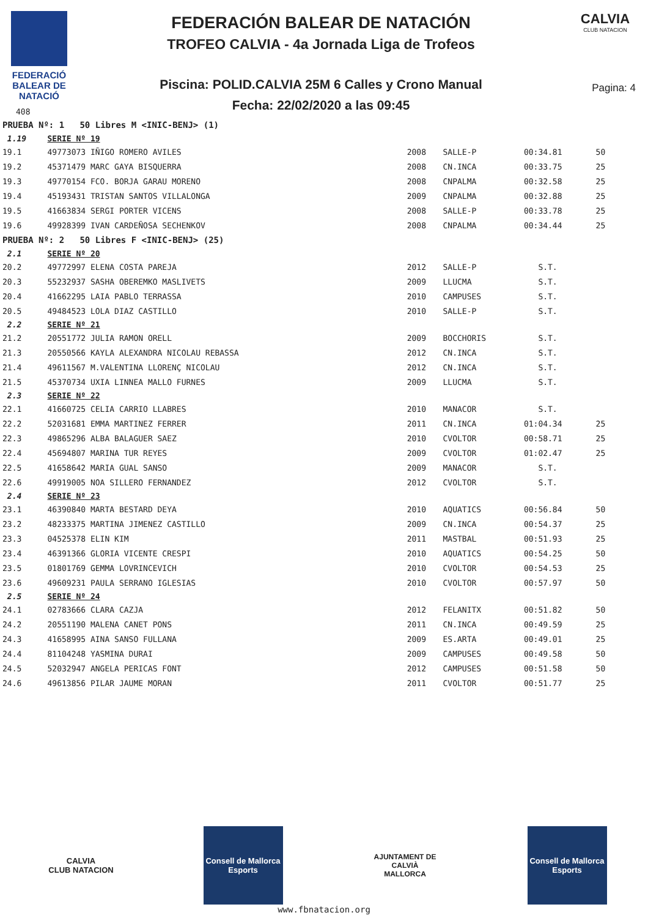FEDERACIÓ
BALEAR DE
NATACIÓ
408
FEDERACIÓN BALEAR DE NATACIÓN
TROFEO CALVIA - 4a Jornada Liga de Trofeos
Piscina: POLID.CALVIA 25M 6 Calles y Crono Manual
Fecha: 22/02/2020 a las 09:45
CALVIA
CLUB NATACION
Pagina: 4
| PRUEBA Nº: 1 50 Libres M <INIC-BENJ> (1) | | | | | |
| 1.19 | SERIE Nº 19 | | | | |
| 19.1 | 49773073 IÑIGO ROMERO AVILES | 2008 | SALLE-P | 00:34.81 | 50 |
| 19.2 | 45371479 MARC GAYA BISQUERRA | 2008 | CN.INCA | 00:33.75 | 25 |
| 19.3 | 49770154 FCO. BORJA GARAU MORENO | 2008 | CNPALMA | 00:32.58 | 25 |
| 19.4 | 45193431 TRISTAN SANTOS VILLALONGA | 2009 | CNPALMA | 00:32.88 | 25 |
| 19.5 | 41663834 SERGI PORTER VICENS | 2008 | SALLE-P | 00:33.78 | 25 |
| 19.6 | 49928399 IVAN CARDEÑOSA SECHENKOV | 2008 | CNPALMA | 00:34.44 | 25 |
| PRUEBA Nº: 2 50 Libres F <INIC-BENJ> (25) | | | | | |
| 2.1 | SERIE Nº 20 | | | | |
| 20.2 | 49772997 ELENA COSTA PAREJA | 2012 | SALLE-P | S.T. | |
| 20.3 | 55232937 SASHA OBEREMKO MASLIVETS | 2009 | LLUCMA | S.T. | |
| 20.4 | 41662295 LAIA PABLO TERRASSA | 2010 | CAMPUSES | S.T. | |
| 20.5 | 49484523 LOLA DIAZ CASTILLO | 2010 | SALLE-P | S.T. | |
| 2.2 | SERIE Nº 21 | | | | |
| 21.2 | 20551772 JULIA RAMON ORELL | 2009 | BOCCHORIS | S.T. | |
| 21.3 | 20550566 KAYLA ALEXANDRA NICOLAU REBASSA | 2012 | CN.INCA | S.T. | |
| 21.4 | 49611567 M.VALENTINA LLORENÇ NICOLAU | 2012 | CN.INCA | S.T. | |
| 21.5 | 45370734 UXIA LINNEA MALLO FURNES | 2009 | LLUCMA | S.T. | |
| 2.3 | SERIE Nº 22 | | | | |
| 22.1 | 41660725 CELIA CARRIO LLABRES | 2010 | MANACOR | S.T. | |
| 22.2 | 52031681 EMMA MARTINEZ FERRER | 2011 | CN.INCA | 01:04.34 | 25 |
| 22.3 | 49865296 ALBA BALAGUER SAEZ | 2010 | CVOLTOR | 00:58.71 | 25 |
| 22.4 | 45694807 MARINA TUR REYES | 2009 | CVOLTOR | 01:02.47 | 25 |
| 22.5 | 41658642 MARIA GUAL SANSO | 2009 | MANACOR | S.T. | |
| 22.6 | 49919005 NOA SILLERO FERNANDEZ | 2012 | CVOLTOR | S.T. | |
| 2.4 | SERIE Nº 23 | | | | |
| 23.1 | 46390840 MARTA BESTARD DEYA | 2010 | AQUATICS | 00:56.84 | 50 |
| 23.2 | 48233375 MARTINA JIMENEZ CASTILLO | 2009 | CN.INCA | 00:54.37 | 25 |
| 23.3 | 04525378 ELIN KIM | 2011 | MASTBAL | 00:51.93 | 25 |
| 23.4 | 46391366 GLORIA VICENTE CRESPI | 2010 | AQUATICS | 00:54.25 | 50 |
| 23.5 | 01801769 GEMMA LOVRINCEVICH | 2010 | CVOLTOR | 00:54.53 | 25 |
| 23.6 | 49609231 PAULA SERRANO IGLESIAS | 2010 | CVOLTOR | 00:57.97 | 50 |
| 2.5 | SERIE Nº 24 | | | | |
| 24.1 | 02783666 CLARA CAZJA | 2012 | FELANITX | 00:51.82 | 50 |
| 24.2 | 20551190 MALENA CANET PONS | 2011 | CN.INCA | 00:49.59 | 25 |
| 24.3 | 41658995 AINA SANSO FULLANA | 2009 | ES.ARTA | 00:49.01 | 25 |
| 24.4 | 81104248 YASMINA DURAI | 2009 | CAMPUSES | 00:49.58 | 50 |
| 24.5 | 52032947 ANGELA PERICAS FONT | 2012 | CAMPUSES | 00:51.58 | 50 |
| 24.6 | 49613856 PILAR JAUME MORAN | 2011 | CVOLTOR | 00:51.77 | 25 |
CALVIA
CLUB NATACION
Consell de Mallorca
Esports
AJUNTAMENT DE CALVIÀ
MALLORCA
Consell de Mallorca
Esports
www.fbnatacion.org